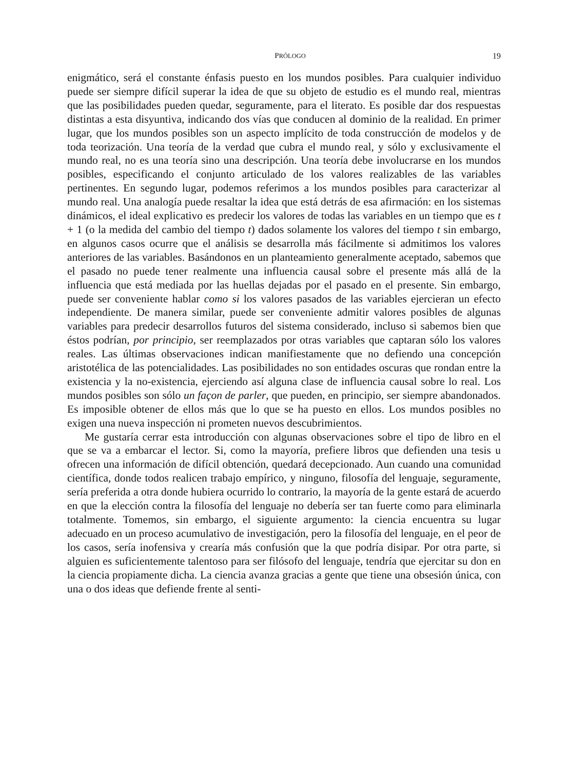PRÓLOGO 19
enigmático, será el constante énfasis puesto en los mundos posibles. Para cualquier individuo puede ser siempre difícil superar la idea de que su objeto de estudio es el mundo real, mientras que las posibilidades pueden quedar, seguramente, para el literato. Es posible dar dos respuestas distintas a esta disyuntiva, indicando dos vías que conducen al dominio de la realidad. En primer lugar, que los mundos posibles son un aspecto implícito de toda construcción de modelos y de toda teorización. Una teoría de la verdad que cubra el mundo real, y sólo y exclusivamente el mundo real, no es una teoría sino una descripción. Una teoría debe involucrarse en los mundos posibles, especificando el conjunto articulado de los valores realizables de las variables pertinentes. En segundo lugar, podemos referimos a los mundos posibles para caracterizar al mundo real. Una analogía puede resaltar la idea que está detrás de esa afirmación: en los sistemas dinámicos, el ideal explicativo es predecir los valores de todas las variables en un tiempo que es t + 1 (o la medida del cambio del tiempo t) dados solamente los valores del tiempo t sin embargo, en algunos casos ocurre que el análisis se desarrolla más fácilmente si admitimos los valores anteriores de las variables. Basándonos en un planteamiento generalmente aceptado, sabemos que el pasado no puede tener realmente una influencia causal sobre el presente más allá de la influencia que está mediada por las huellas dejadas por el pasado en el presente. Sin embargo, puede ser conveniente hablar como si los valores pasados de las variables ejercieran un efecto independiente. De manera similar, puede ser conveniente admitir valores posibles de algunas variables para predecir desarrollos futuros del sistema considerado, incluso si sabemos bien que éstos podrían, por principio, ser reemplazados por otras variables que captaran sólo los valores reales. Las últimas observaciones indican manifiestamente que no defiendo una concepción aristotélica de las potencialidades. Las posibilidades no son entidades oscuras que rondan entre la existencia y la no-existencia, ejerciendo así alguna clase de influencia causal sobre lo real. Los mundos posibles son sólo un façon de parler, que pueden, en principio, ser siempre abandonados. Es imposible obtener de ellos más que lo que se ha puesto en ellos. Los mundos posibles no exigen una nueva inspección ni prometen nuevos descubrimientos.
Me gustaría cerrar esta introducción con algunas observaciones sobre el tipo de libro en el que se va a embarcar el lector. Si, como la mayoría, prefiere libros que defienden una tesis u ofrecen una información de difícil obtención, quedará decepcionado. Aun cuando una comunidad científica, donde todos realicen trabajo empírico, y ninguno, filosofía del lenguaje, seguramente, sería preferida a otra donde hubiera ocurrido lo contrario, la mayoría de la gente estará de acuerdo en que la elección contra la filosofía del lenguaje no debería ser tan fuerte como para eliminarla totalmente. Tomemos, sin embargo, el siguiente argumento: la ciencia encuentra su lugar adecuado en un proceso acumulativo de investigación, pero la filosofía del lenguaje, en el peor de los casos, sería inofensiva y crearía más confusión que la que podría disipar. Por otra parte, si alguien es suficientemente talentoso para ser filósofo del lenguaje, tendría que ejercitar su don en la ciencia propiamente dicha. La ciencia avanza gracias a gente que tiene una obsesión única, con una o dos ideas que defiende frente al senti-